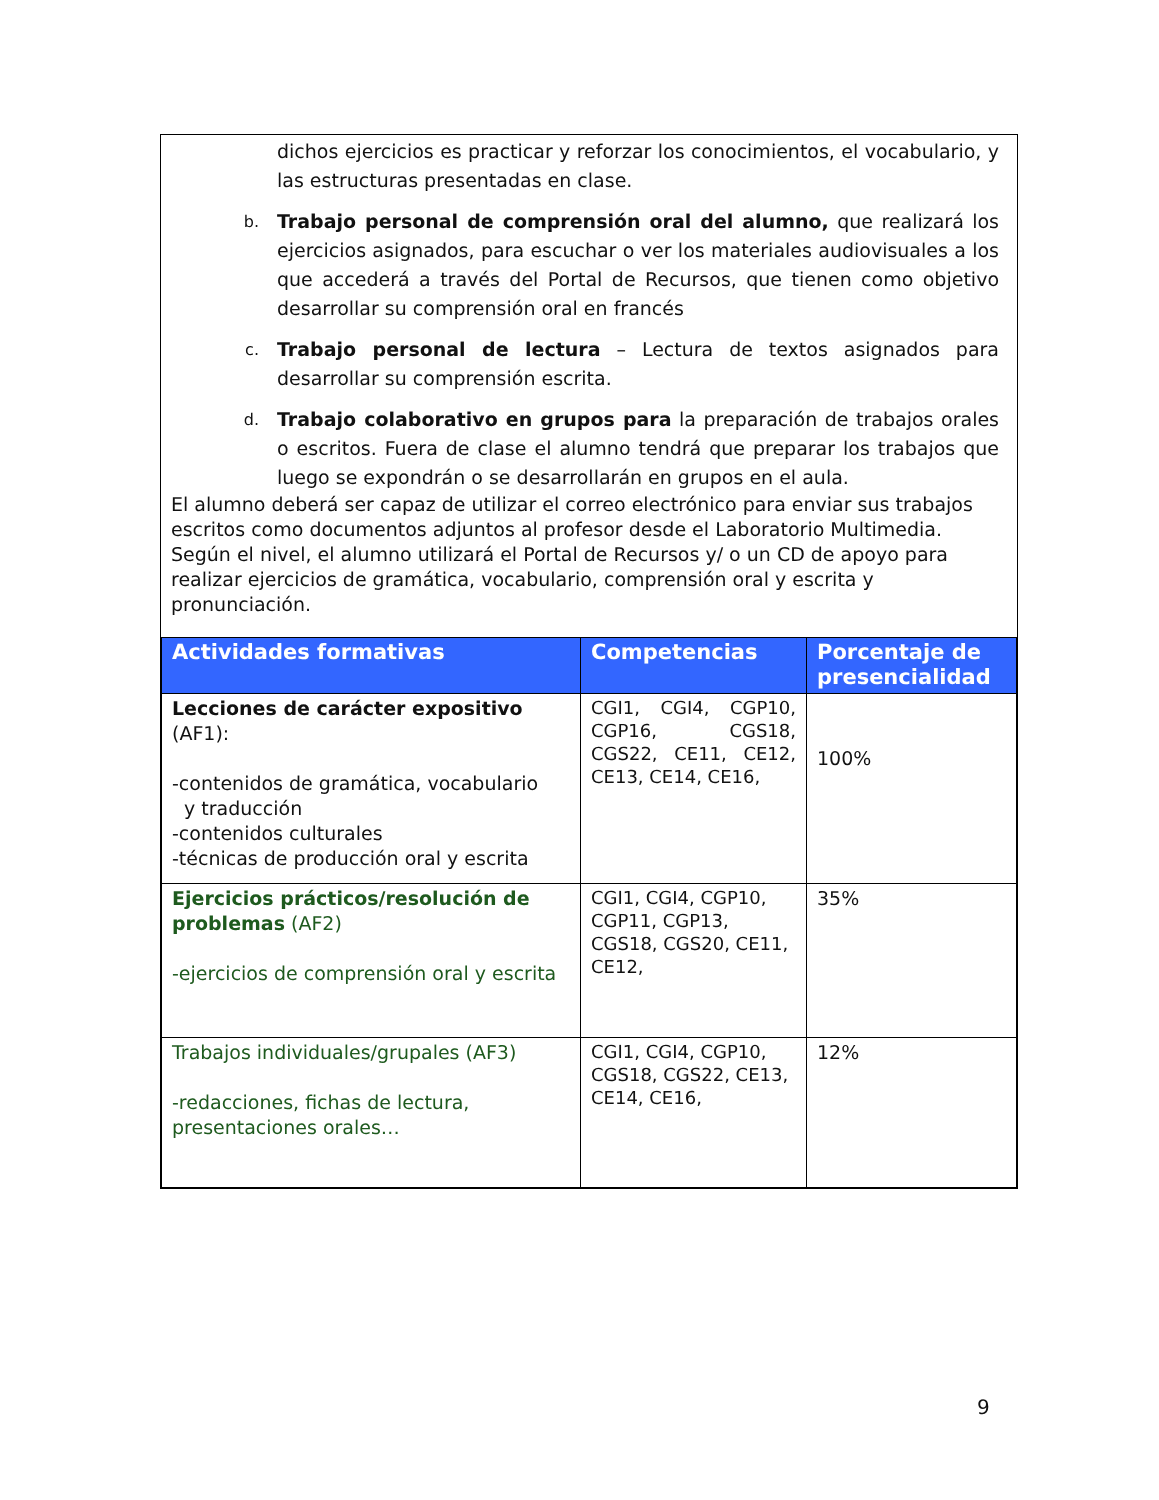dichos ejercicios es practicar y reforzar los conocimientos, el vocabulario, y las estructuras presentadas en clase.
b. Trabajo personal de comprensión oral del alumno, que realizará los ejercicios asignados, para escuchar o ver los materiales audiovisuales a los que accederá a través del Portal de Recursos, que tienen como objetivo desarrollar su comprensión oral en francés
c. Trabajo personal de lectura – Lectura de textos asignados para desarrollar su comprensión escrita.
d. Trabajo colaborativo en grupos para la preparación de trabajos orales o escritos. Fuera de clase el alumno tendrá que preparar los trabajos que luego se expondrán o se desarrollarán en grupos en el aula.
El alumno deberá ser capaz de utilizar el correo electrónico para enviar sus trabajos escritos como documentos adjuntos al profesor desde el Laboratorio Multimedia. Según el nivel, el alumno utilizará el Portal de Recursos y/ o un CD de apoyo para realizar ejercicios de gramática, vocabulario, comprensión oral y escrita y pronunciación.
| Actividades formativas | Competencias | Porcentaje de presencialidad |
| --- | --- | --- |
| Lecciones de carácter expositivo (AF1): -contenidos de gramática, vocabulario y traducción -contenidos culturales -técnicas de producción oral y escrita | CGI1, CGI4, CGP10, CGP16, CGS18, CGS22, CE11, CE12, CE13, CE14, CE16, | 100% |
| Ejercicios prácticos/resolución de problemas (AF2) -ejercicios de comprensión oral y escrita | CGI1, CGI4, CGP10, CGP11, CGP13, CGS18, CGS20, CE11, CE12, | 35% |
| Trabajos individuales/grupales (AF3) -redacciones, fichas de lectura, presentaciones orales… | CGI1, CGI4, CGP10, CGS18, CGS22, CE13, CE14, CE16, | 12% |
9